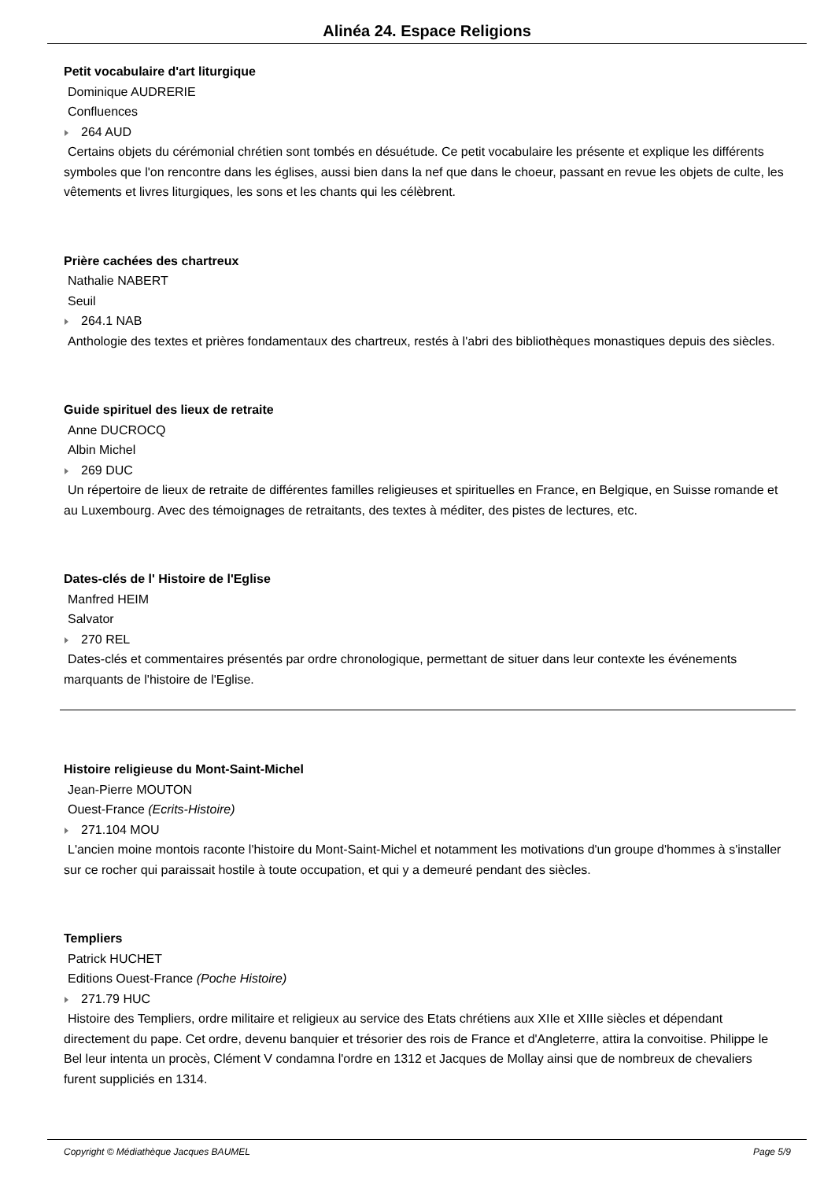Alinéa 24. Espace Religions
Petit vocabulaire d'art liturgique
Dominique AUDRERIE
Confluences
264 AUD
Certains objets du cérémonial chrétien sont tombés en désuétude. Ce petit vocabulaire les présente et explique les différents symboles que l'on rencontre dans les églises, aussi bien dans la nef que dans le choeur, passant en revue les objets de culte, les vêtements et livres liturgiques, les sons et les chants qui les célèbrent.
Prière cachées des chartreux
Nathalie NABERT
Seuil
264.1 NAB
Anthologie des textes et prières fondamentaux des chartreux, restés à l'abri des bibliothèques monastiques depuis des siècles.
Guide spirituel des lieux de retraite
Anne DUCROCQ
Albin Michel
269 DUC
Un répertoire de lieux de retraite de différentes familles religieuses et spirituelles en France, en Belgique, en Suisse romande et au Luxembourg. Avec des témoignages de retraitants, des textes à méditer, des pistes de lectures, etc.
Dates-clés de l' Histoire de l'Eglise
Manfred HEIM
Salvator
270 REL
Dates-clés et commentaires présentés par ordre chronologique, permettant de situer dans leur contexte les événements marquants de l'histoire de l'Eglise.
Histoire religieuse du Mont-Saint-Michel
Jean-Pierre MOUTON
Ouest-France (Ecrits-Histoire)
271.104 MOU
L'ancien moine montois raconte l'histoire du Mont-Saint-Michel et notamment les motivations d'un groupe d'hommes à s'installer sur ce rocher qui paraissait hostile à toute occupation, et qui y a demeuré pendant des siècles.
Templiers
Patrick HUCHET
Editions Ouest-France (Poche Histoire)
271.79 HUC
Histoire des Templiers, ordre militaire et religieux au service des Etats chrétiens aux XIIe et XIIIe siècles et dépendant directement du pape. Cet ordre, devenu banquier et trésorier des rois de France et d'Angleterre, attira la convoitise. Philippe le Bel leur intenta un procès, Clément V condamna l'ordre en 1312 et Jacques de Mollay ainsi que de nombreux de chevaliers furent suppliciés en 1314.
Copyright © Médiathèque Jacques BAUMEL Page 5/9